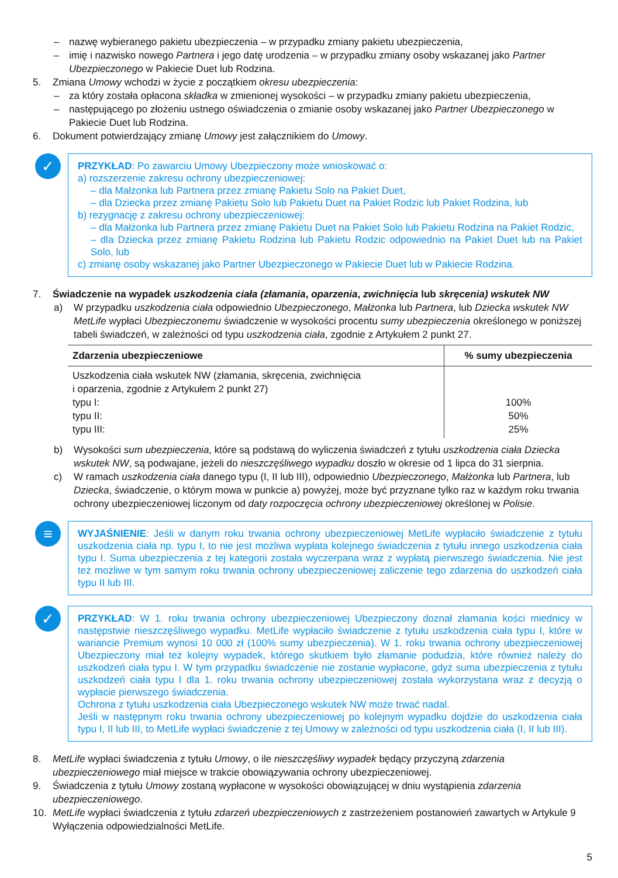– nazwę wybieranego pakietu ubezpieczenia – w przypadku zmiany pakietu ubezpieczenia,
– imię i nazwisko nowego Partnera i jego datę urodzenia – w przypadku zmiany osoby wskazanej jako Partner Ubezpieczonego w Pakiecie Duet lub Rodzina.
5. Zmiana Umowy wchodzi w życie z początkiem okresu ubezpieczenia:
– za który została opłacona składka w zmienionej wysokości – w przypadku zmiany pakietu ubezpieczenia,
– następującego po złożeniu ustnego oświadczenia o zmianie osoby wskazanej jako Partner Ubezpieczonego w Pakiecie Duet lub Rodzina.
6. Dokument potwierdzający zmianę Umowy jest załącznikiem do Umowy.
✓
PRZYKŁAD: Po zawarciu Umowy Ubezpieczony może wnioskować o:
a) rozszerzenie zakresu ochrony ubezpieczeniowej:
– dla Małżonka lub Partnera przez zmianę Pakietu Solo na Pakiet Duet,
– dla Dziecka przez zmianę Pakietu Solo lub Pakietu Duet na Pakiet Rodzic lub Pakiet Rodzina, lub
b) rezygnację z zakresu ochrony ubezpieczeniowej:
– dla Małżonka lub Partnera przez zmianę Pakietu Duet na Pakiet Solo lub Pakietu Rodzina na Pakiet Rodzic,
– dla Dziecka przez zmianę Pakietu Rodzina lub Pakietu Rodzic odpowiednio na Pakiet Duet lub na Pakiet Solo, lub
c) zmianę osoby wskazanej jako Partner Ubezpieczonego w Pakiecie Duet lub w Pakiecie Rodzina.
7. Świadczenie na wypadek uszkodzenia ciała (złamania, oparzenia, zwichnięcia lub skręcenia) wskutek NW
a) W przypadku uszkodzenia ciała odpowiednio Ubezpieczonego, Małżonka lub Partnera, lub Dziecka wskutek NW MetLife wypłaci Ubezpieczonemu świadczenie w wysokości procentu sumy ubezpieczenia określonego w poniższej tabeli świadczeń, w zależności od typu uszkodzenia ciała, zgodnie z Artykułem 2 punkt 27.
| Zdarzenia ubezpieczeniowe | % sumy ubezpieczenia |
| --- | --- |
| Uszkodzenia ciała wskutek NW (złamania, skręcenia, zwichnięcia i oparzenia, zgodnie z Artykułem 2 punkt 27) typu I: typu II: typu III: | 100% 50% 25% |
b) Wysokości sum ubezpieczenia, które są podstawą do wyliczenia świadczeń z tytułu uszkodzenia ciała Dziecka wskutek NW, są podwajane, jeżeli do nieszczęśliwego wypadku doszło w okresie od 1 lipca do 31 sierpnia.
c) W ramach uszkodzenia ciała danego typu (I, II lub III), odpowiednio Ubezpieczonego, Małżonka lub Partnera, lub Dziecka, świadczenie, o którym mowa w punkcie a) powyżej, może być przyznane tylko raz w każdym roku trwania ochrony ubezpieczeniowej liczonym od daty rozpoczęcia ochrony ubezpieczeniowej określonej w Polisie.
≡
WYJAŚNIENIE: Jeśli w danym roku trwania ochrony ubezpieczeniowej MetLife wypłaciło świadczenie z tytułu uszkodzenia ciała np. typu I, to nie jest możliwa wypłata kolejnego świadczenia z tytułu innego uszkodzenia ciała typu I. Suma ubezpieczenia z tej kategorii została wyczerpana wraz z wypłatą pierwszego świadczenia. Nie jest też możliwe w tym samym roku trwania ochrony ubezpieczeniowej zaliczenie tego zdarzenia do uszkodzeń ciała typu II lub III.
✓
PRZYKŁAD: W 1. roku trwania ochrony ubezpieczeniowej Ubezpieczony doznał złamania kości miednicy w następstwie nieszczęśliwego wypadku. MetLife wypłaciło świadczenie z tytułu uszkodzenia ciała typu I, które w wariancie Premium wynosi 10 000 zł (100% sumy ubezpieczenia). W 1. roku trwania ochrony ubezpieczeniowej Ubezpieczony miał też kolejny wypadek, którego skutkiem było złamanie podudzia, które również należy do uszkodzeń ciała typu I. W tym przypadku świadczenie nie zostanie wypłacone, gdyż suma ubezpieczenia z tytułu uszkodzeń ciała typu I dla 1. roku trwania ochrony ubezpieczeniowej została wykorzystana wraz z decyzją o wypłacie pierwszego świadczenia.
Ochrona z tytułu uszkodzenia ciała Ubezpieczonego wskutek NW może trwać nadal.
Jeśli w następnym roku trwania ochrony ubezpieczeniowej po kolejnym wypadku dojdzie do uszkodzenia ciała typu I, II lub III, to MetLife wypłaci świadczenie z tej Umowy w zależności od typu uszkodzenia ciała (I, II lub III).
8. MetLife wypłaci świadczenia z tytułu Umowy, o ile nieszczęśliwy wypadek będący przyczyną zdarzenia ubezpieczeniowego miał miejsce w trakcie obowiązywania ochrony ubezpieczeniowej.
9. Świadczenia z tytułu Umowy zostaną wypłacone w wysokości obowiązującej w dniu wystąpienia zdarzenia ubezpieczeniowego.
10. MetLife wypłaci świadczenia z tytułu zdarzeń ubezpieczeniowych z zastrzeżeniem postanowień zawartych w Artykule 9 Wyłączenia odpowiedzialności MetLife.
5